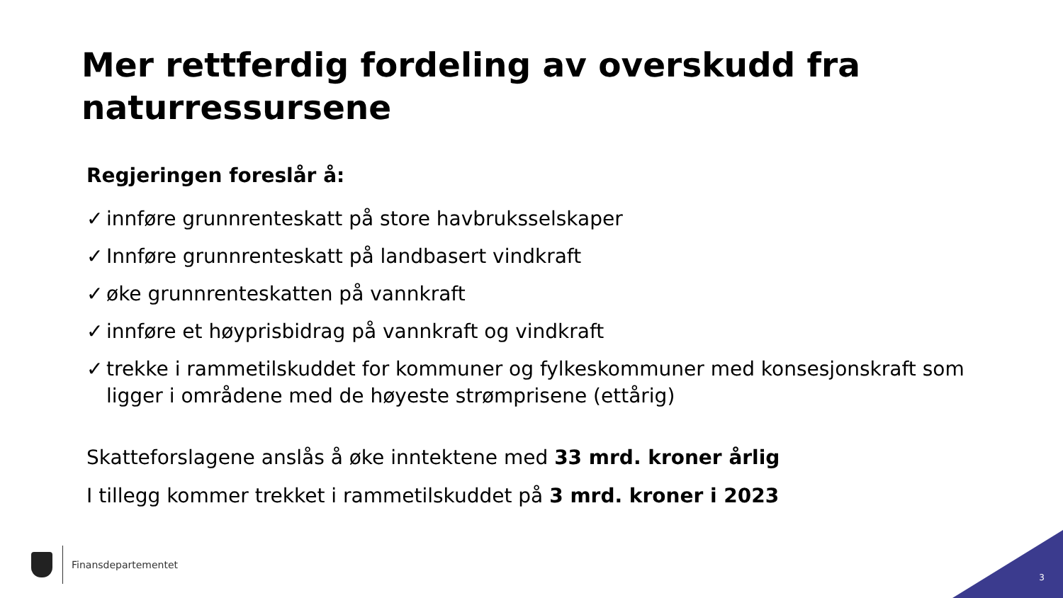Mer rettferdig fordeling av overskudd fra naturressursene
Regjeringen foreslår å:
✓ innføre grunnrenteskatt på store havbruksselskaper
✓ Innføre grunnrenteskatt på landbasert vindkraft
✓ øke grunnrenteskatten på vannkraft
✓ innføre et høyprisbidrag på vannkraft og vindkraft
✓ trekke i rammetilskuddet for kommuner og fylkeskommuner med konsesjonskraft som ligger i områdene med de høyeste strømprisene (ettårig)
Skatteforslagene anslås å øke inntektene med 33 mrd. kroner årlig
I tillegg kommer trekket i rammetilskuddet på 3 mrd. kroner i 2023
Finansdepartementet
3